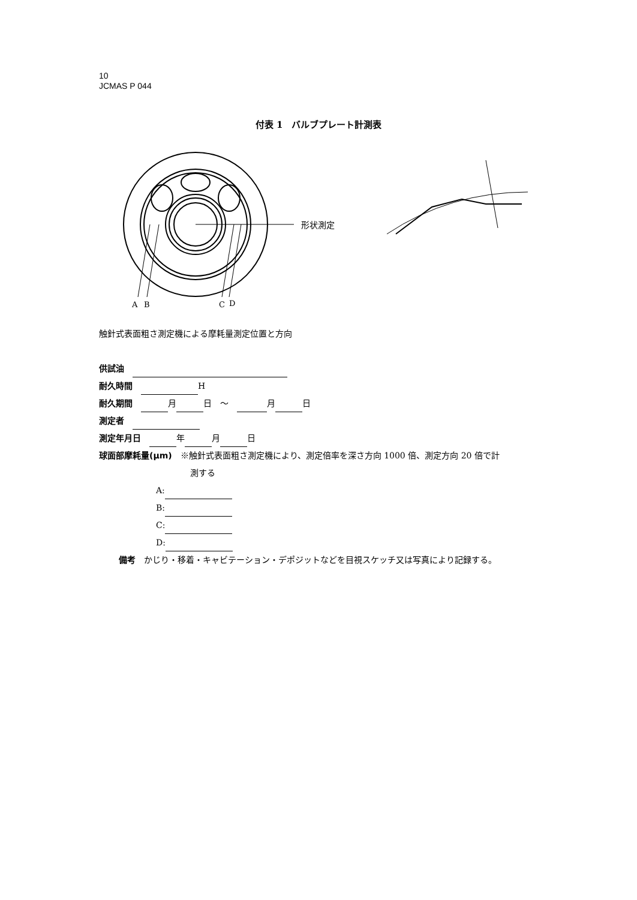10
JCMAS P 044
付表 1　バルブプレート計測表
形状測定
A
B
C
D
触針式表面粗さ測定機による摩耗量測定位置と方向
供試油　
耐久時間　 H
耐久期間　 月 日　～　 月 日
測定者　
測定年月日　 年 月 日
球面部摩耗量(μm)　※触針式表面粗さ測定機により、測定倍率を深さ方向 1000 倍、測定方向 20 倍で計
測する
A:
B:
C:
D:
備考　かじり・移着・キャビテーション・デポジットなどを目視スケッチ又は写真により記録する。